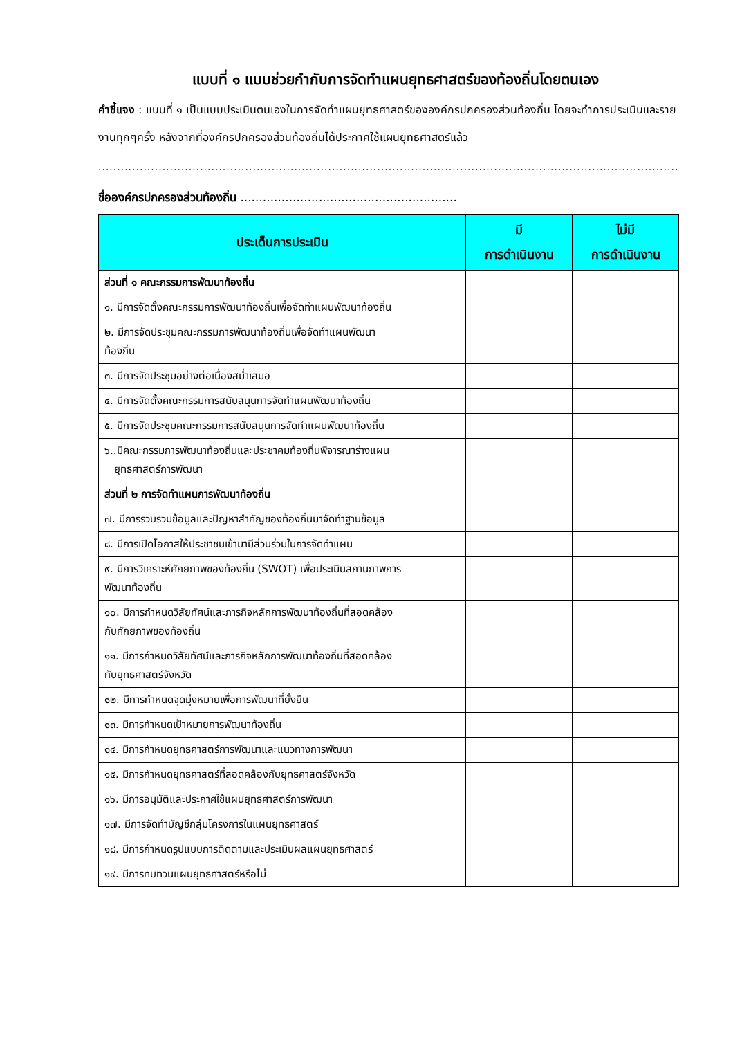แบบที่ ๑ แบบช่วยกำกับการจัดทำแผนยุทธศาสตร์ของท้องถิ่นโดยตนเอง
คำชี้แจง : แบบที่ ๑ เป็นแบบประเมินตนเองในการจัดทำแผนยุทธศาสตร์ขององค์กรปกครองส่วนท้องถิ่น โดยจะทำการประเมินและรายงานทุกๆครั้ง หลังจากที่องค์กรปกครองส่วนท้องถิ่นได้ประกาศใช้แผนยุทธศาสตร์แล้ว
..................................................................................................................................................................
ชื่อองค์กรปกครองส่วนท้องถิ่น ..........................................................
| ประเด็นการประเมิน | มี การดำเนินงาน | ไม่มี การดำเนินงาน |
| --- | --- | --- |
| ส่วนที่ ๑ คณะกรรมการพัฒนาท้องถิ่น | | |
| ๑. มีการจัดตั้งคณะกรรมการพัฒนาท้องถิ่นเพื่อจัดทำแผนพัฒนาท้องถิ่น | | |
| ๒. มีการจัดประชุมคณะกรรมการพัฒนาท้องถิ่นเพื่อจัดทำแผนพัฒนา ท้องถิ่น | | |
| ๓. มีการจัดประชุมอย่างต่อเนื่องสม่ำเสมอ | | |
| ๔. มีการจัดตั้งคณะกรรมการสนับสนุนการจัดทำแผนพัฒนาท้องถิ่น | | |
| ๕. มีการจัดประชุมคณะกรรมการสนับสนุนการจัดทำแผนพัฒนาท้องถิ่น | | |
| ๖..มีคณะกรรมการพัฒนาท้องถิ่นและประชาคมท้องถิ่นพิจารณาร่างแผน ยุทธศาสตร์การพัฒนา | | |
| ส่วนที่ ๒ การจัดทำแผนการพัฒนาท้องถิ่น | | |
| ๗. มีการรวบรวมข้อมูลและปัญหาสำคัญของท้องถิ่นมาจัดทำฐานข้อมูล | | |
| ๘. มีการเปิดโอกาสให้ประชาชนเข้ามามีส่วนร่วมในการจัดทำแผน | | |
| ๙. มีการวิเคราะห์ศักยภาพของท้องถิ่น (SWOT) เพื่อประเมินสถานภาพการ พัฒนาท้องถิ่น | | |
| ๑๐. มีการกำหนดวิสัยทัศน์และภารกิจหลักการพัฒนาท้องถิ่นที่สอดคล้อง กับศักยภาพของท้องถิ่น | | |
| ๑๑. มีการกำหนดวิสัยทัศน์และภารกิจหลักการพัฒนาท้องถิ่นที่สอดคล้อง กับยุทธศาสตร์จังหวัด | | |
| ๑๒. มีการกำหนดจุดมุ่งหมายเพื่อการพัฒนาที่ยั่งยืน | | |
| ๑๓. มีการกำหนดเป้าหมายการพัฒนาท้องถิ่น | | |
| ๑๔. มีการกำหนดยุทธศาสตร์การพัฒนาและแนวทางการพัฒนา | | |
| ๑๕. มีการกำหนดยุทธศาสตร์ที่สอดคล้องกับยุทธศาสตร์จังหวัด | | |
| ๑๖. มีการอนุมัติและประกาศใช้แผนยุทธศาสตร์การพัฒนา | | |
| ๑๗. มีการจัดทำบัญชีกลุ่มโครงการในแผนยุทธศาสตร์ | | |
| ๑๘. มีการกำหนดรูปแบบการติดตามและประเมินผลแผนยุทธศาสตร์ | | |
| ๑๙. มีการทบทวนแผนยุทธศาสตร์หรือไม่ | | |